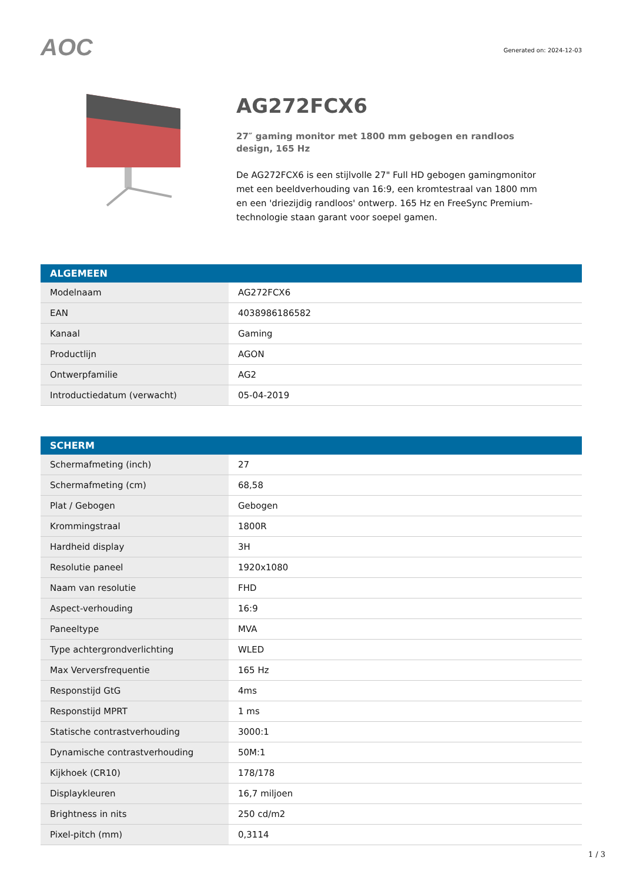AOC
Generated on: 2024-12-03
AG272FCX6
27″ gaming monitor met 1800 mm gebogen en randloos design, 165 Hz
De AG272FCX6 is een stijlvolle 27" Full HD gebogen gamingmonitor met een beeldverhouding van 16:9, een kromtestraal van 1800 mm en een 'driezijdig randloos' ontwerp. 165 Hz en FreeSync Premium-technologie staan garant voor soepel gamen.
| ALGEMEEN | |
| --- | --- |
| Modelnaam | AG272FCX6 |
| EAN | 4038986186582 |
| Kanaal | Gaming |
| Productlijn | AGON |
| Ontwerpfamilie | AG2 |
| Introductiedatum (verwacht) | 05-04-2019 |
| SCHERM | |
| --- | --- |
| Schermafmeting (inch) | 27 |
| Schermafmeting (cm) | 68,58 |
| Plat / Gebogen | Gebogen |
| Krommingstraal | 1800R |
| Hardheid display | 3H |
| Resolutie paneel | 1920x1080 |
| Naam van resolutie | FHD |
| Aspect-verhouding | 16:9 |
| Paneeltype | MVA |
| Type achtergrondverlichting | WLED |
| Max Verversfrequentie | 165 Hz |
| Responstijd GtG | 4ms |
| Responstijd MPRT | 1 ms |
| Statische contrastverhouding | 3000:1 |
| Dynamische contrastverhouding | 50M:1 |
| Kijkhoek (CR10) | 178/178 |
| Displaykleuren | 16,7 miljoen |
| Brightness in nits | 250 cd/m2 |
| Pixel-pitch (mm) | 0,3114 |
1 / 3